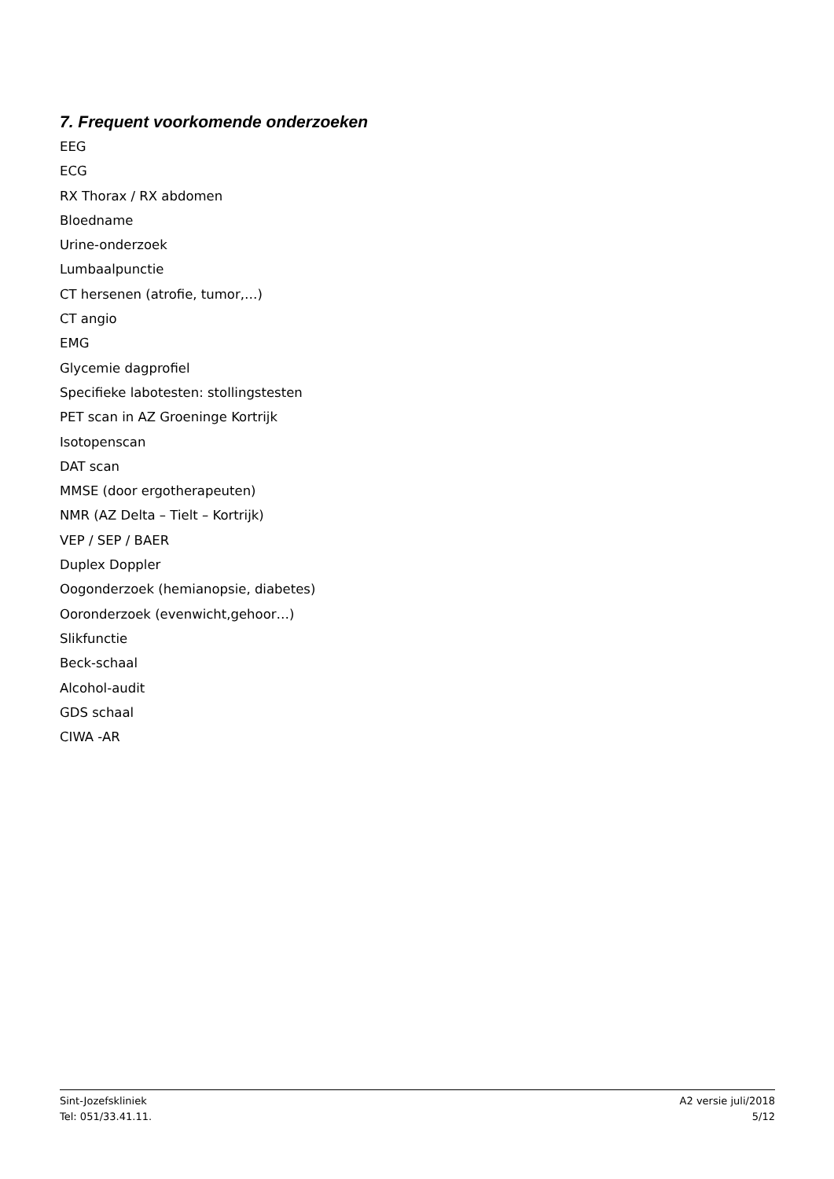7. Frequent voorkomende onderzoeken
EEG
ECG
RX Thorax / RX abdomen
Bloedname
Urine-onderzoek
Lumbaalpunctie
CT hersenen (atrofie, tumor,…)
CT angio
EMG
Glycemie dagprofiel
Specifieke labotesten: stollingstesten
PET scan in AZ Groeninge Kortrijk
Isotopenscan
DAT scan
MMSE (door ergotherapeuten)
NMR (AZ Delta – Tielt – Kortrijk)
VEP / SEP / BAER
Duplex Doppler
Oogonderzoek (hemianopsie, diabetes)
Ooronderzoek (evenwicht,gehoor…)
Slikfunctie
Beck-schaal
Alcohol-audit
GDS schaal
CIWA -AR
Sint-Jozefskliniek
Tel: 051/33.41.11.
A2 versie juli/2018
5/12